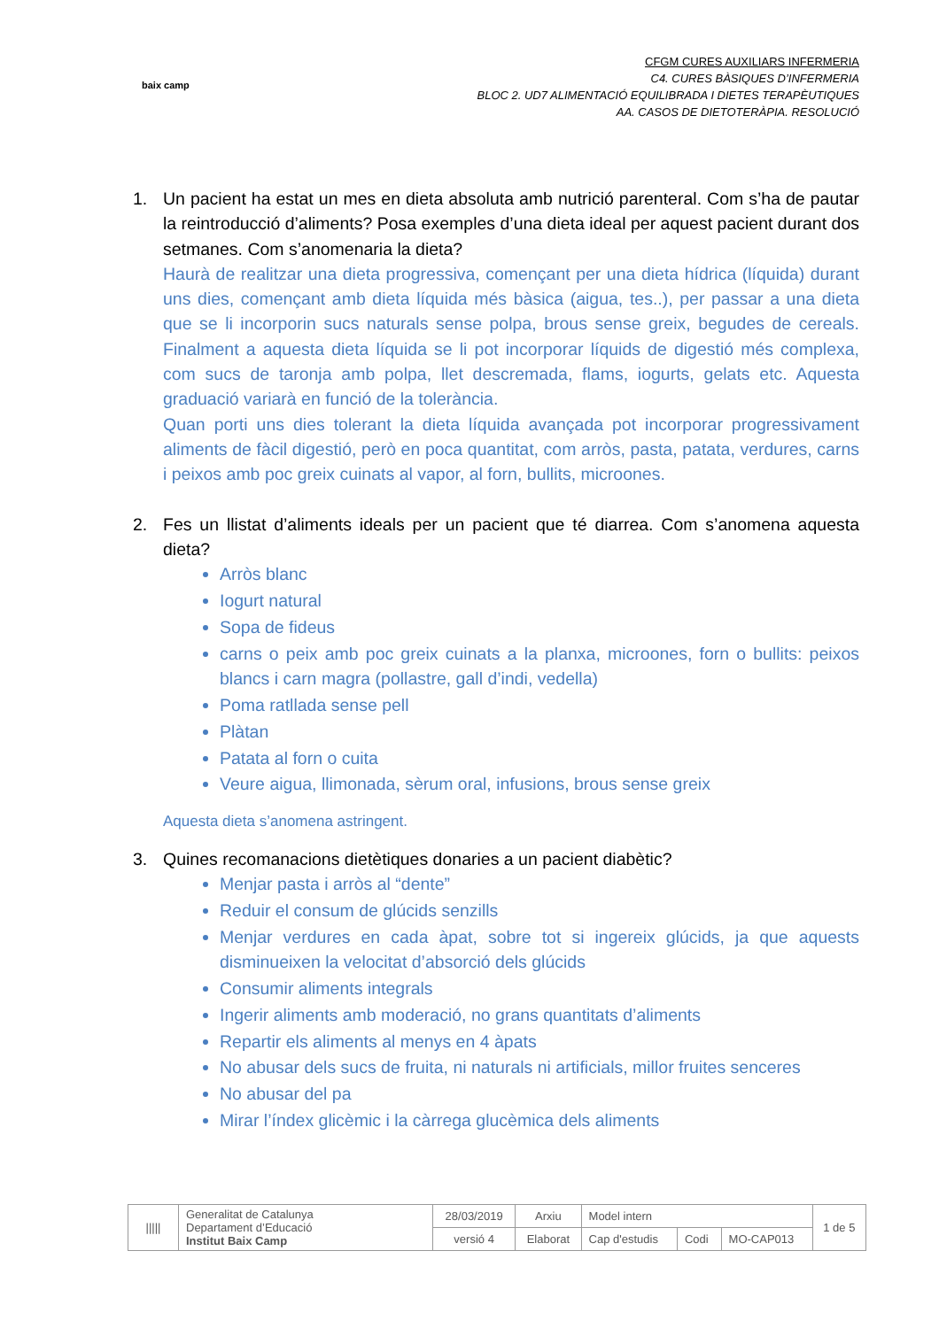baix camp
CFGM CURES AUXILIARS INFERMERIA
C4. CURES BÀSIQUES D’INFERMERIA
BLOC 2. UD7 ALIMENTACIÓ EQUILIBRADA I DIETES TERAPÈUTIQUES
AA. CASOS DE DIETOTERÀPIA. RESOLUCIÓ
1. Un pacient ha estat un mes en dieta absoluta amb nutrició parenteral. Com s’ha de pautar la reintroducció d’aliments? Posa exemples d’una dieta ideal per aquest pacient durant dos setmanes. Com s’anomenaria la dieta?
Haurà de realitzar una dieta progressiva, començant per una dieta hídrica (líquida) durant uns dies, començant amb dieta líquida més bàsica (aigua, tes..), per passar a una dieta que se li incorporin sucs naturals sense polpa, brous sense greix, begudes de cereals. Finalment a aquesta dieta líquida se li pot incorporar líquids de digestió més complexa, com sucs de taronja amb polpa, llet descremada, flams, iogurts, gelats etc. Aquesta graduació variarà en funció de la tolerància.
Quan porti uns dies tolerant la dieta líquida avançada pot incorporar progressivament aliments de fàcil digestió, però en poca quantitat, com arròs, pasta, patata, verdures, carns i peixos amb poc greix cuinats al vapor, al forn, bullits, microones.
2. Fes un llistat d’aliments ideals per un pacient que té diarrea. Com s’anomena aquesta dieta?
Arròs blanc
Iogurt natural
Sopa de fideus
carns o peix amb poc greix cuinats a la planxa, microones, forn o bullits: peixos blancs i carn magra (pollastre, gall d’indi, vedella)
Poma ratllada sense pell
Plàtan
Patata al forn o cuita
Veure aigua, llimonada, sèrum oral, infusions, brous sense greix
Aquesta dieta s’anomena astringent.
3. Quines recomanacions dietètiques donaries a un pacient diabètic?
Menjar pasta i arròs al “dente”
Reduir el consum de glúcids senzills
Menjar verdures en cada àpat, sobre tot si ingereix glúcids, ja que aquests disminueixen la velocitat d’absorció dels glúcids
Consumir aliments integrals
Ingerir aliments amb moderació, no grans quantitats d’aliments
Repartir els aliments al menys en 4 àpats
No abusar dels sucs de fruita, ni naturals ni artificials, millor fruites senceres
No abusar del pa
Mirar l’índex glicèmic i la càrrega glucèmica dels aliments
| ///// | Generalitat de Catalunya Departament d’Educació Institut Baix Camp | 28/03/2019 | Arxiu | Model intern | | | 1 de 5 |
| | | versió 4 | Elaborat | Cap d'estudis | Codi | MO-CAP013 | |